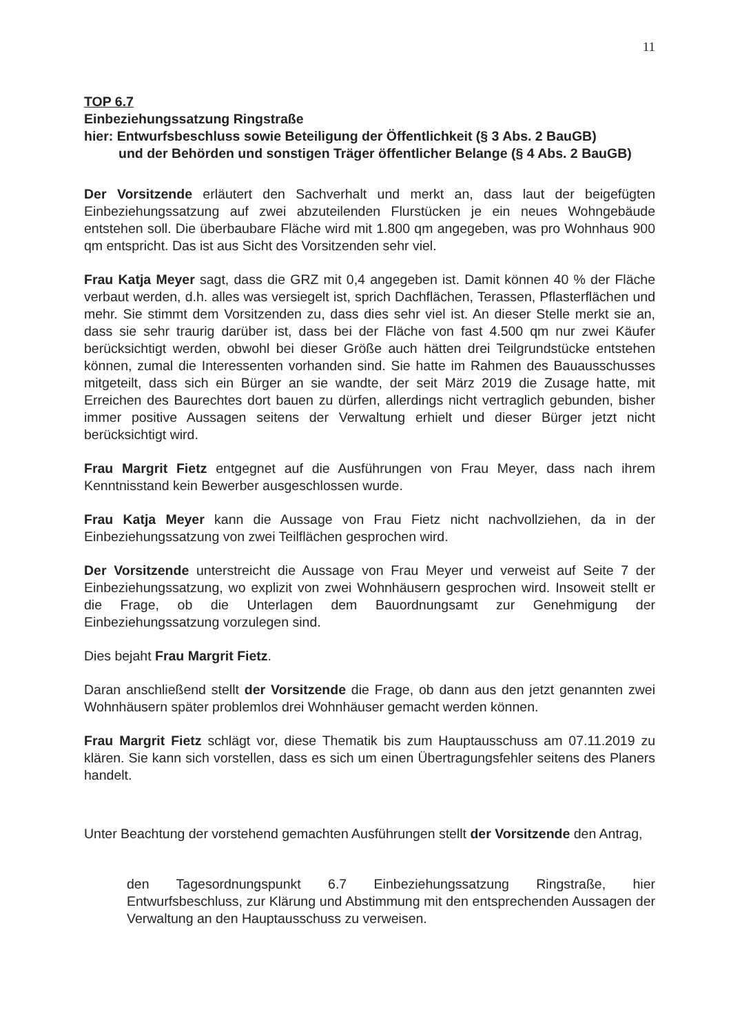11
TOP 6.7
Einbeziehungssatzung Ringstraße
hier: Entwurfsbeschluss sowie Beteiligung der Öffentlichkeit (§ 3 Abs. 2 BauGB)
und der Behörden und sonstigen Träger öffentlicher Belange (§ 4 Abs. 2 BauGB)
Der Vorsitzende erläutert den Sachverhalt und merkt an, dass laut der beigefügten Einbeziehungssatzung auf zwei abzuteilenden Flurstücken je ein neues Wohngebäude entstehen soll. Die überbaubare Fläche wird mit 1.800 qm angegeben, was pro Wohnhaus 900 qm entspricht. Das ist aus Sicht des Vorsitzenden sehr viel.
Frau Katja Meyer sagt, dass die GRZ mit 0,4 angegeben ist. Damit können 40 % der Fläche verbaut werden, d.h. alles was versiegelt ist, sprich Dachflächen, Terassen, Pflasterflächen und mehr. Sie stimmt dem Vorsitzenden zu, dass dies sehr viel ist. An dieser Stelle merkt sie an, dass sie sehr traurig darüber ist, dass bei der Fläche von fast 4.500 qm nur zwei Käufer berücksichtigt werden, obwohl bei dieser Größe auch hätten drei Teilgrundstücke entstehen können, zumal die Interessenten vorhanden sind. Sie hatte im Rahmen des Bauausschusses mitgeteilt, dass sich ein Bürger an sie wandte, der seit März 2019 die Zusage hatte, mit Erreichen des Baurechtes dort bauen zu dürfen, allerdings nicht vertraglich gebunden, bisher immer positive Aussagen seitens der Verwaltung erhielt und dieser Bürger jetzt nicht berücksichtigt wird.
Frau Margrit Fietz entgegnet auf die Ausführungen von Frau Meyer, dass nach ihrem Kenntnisstand kein Bewerber ausgeschlossen wurde.
Frau Katja Meyer kann die Aussage von Frau Fietz nicht nachvollziehen, da in der Einbeziehungssatzung von zwei Teilflächen gesprochen wird.
Der Vorsitzende unterstreicht die Aussage von Frau Meyer und verweist auf Seite 7 der Einbeziehungssatzung, wo explizit von zwei Wohnhäusern gesprochen wird. Insoweit stellt er die Frage, ob die Unterlagen dem Bauordnungsamt zur Genehmigung der Einbeziehungssatzung vorzulegen sind.
Dies bejaht Frau Margrit Fietz.
Daran anschließend stellt der Vorsitzende die Frage, ob dann aus den jetzt genannten zwei Wohnhäusern später problemlos drei Wohnhäuser gemacht werden können.
Frau Margrit Fietz schlägt vor, diese Thematik bis zum Hauptausschuss am 07.11.2019 zu klären. Sie kann sich vorstellen, dass es sich um einen Übertragungsfehler seitens des Planers handelt.
Unter Beachtung der vorstehend gemachten Ausführungen stellt der Vorsitzende den Antrag,
den Tagesordnungspunkt 6.7 Einbeziehungssatzung Ringstraße, hier Entwurfsbeschluss, zur Klärung und Abstimmung mit den entsprechenden Aussagen der Verwaltung an den Hauptausschuss zu verweisen.